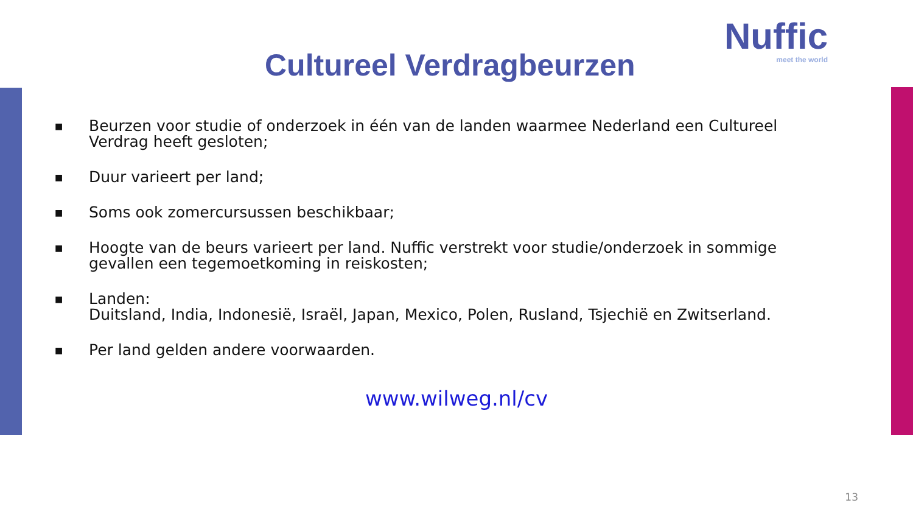Cultureel Verdragbeurzen
Nuffic
meet the world
■ Beurzen voor studie of onderzoek in één van de landen waarmee Nederland een Cultureel Verdrag heeft gesloten;
■ Duur varieert per land;
■ Soms ook zomercursussen beschikbaar;
■ Hoogte van de beurs varieert per land. Nuffic verstrekt voor studie/onderzoek in sommige gevallen een tegemoetkoming in reiskosten;
■ Landen:
Duitsland, India, Indonesië, Israël, Japan, Mexico, Polen, Rusland, Tsjechië en Zwitserland.
■ Per land gelden andere voorwaarden.
www.wilweg.nl/cv
13